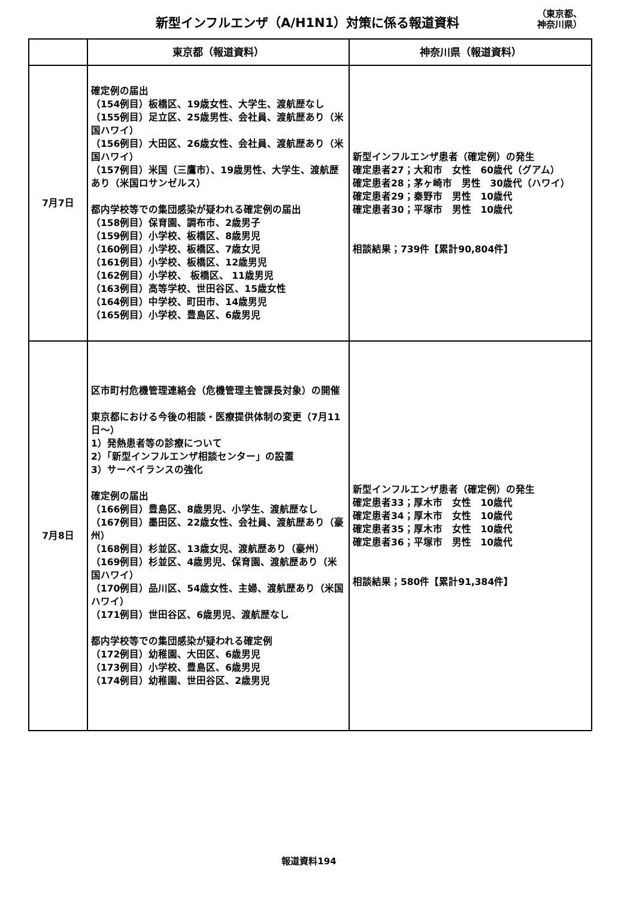新型インフルエンザ（A/H1N1）対策に係る報道資料
（東京都、
神奈川県）
| | 東京都（報道資料） | 神奈川県（報道資料） |
| --- | --- | --- |
| 7月7日 | 確定例の届出 （154例目）板橋区、19歳女性、大学生、渡航歴なし （155例目）足立区、25歳男性、会社員、渡航歴あり（米国ハワイ） （156例目）大田区、26歳女性、会社員、渡航歴あり（米国ハワイ） （157例目）米国（三鷹市）、19歳男性、大学生、渡航歴あり（米国ロサンゼルス） 都内学校等での集団感染が疑われる確定例の届出 （158例目）保育園、調布市、2歳男子 （159例目）小学校、板橋区、8歳男児 （160例目）小学校、板橋区、7歳女児 （161例目）小学校、板橋区、12歳男児 （162例目）小学校、 板橋区、 11歳男児 （163例目）高等学校、世田谷区、15歳女性 （164例目）中学校、町田市、14歳男児 （165例目）小学校、豊島区、6歳男児 | 新型インフルエンザ患者（確定例）の発生 確定患者27；大和市 女性 60歳代（グアム） 確定患者28；茅ヶ崎市 男性 30歳代（ハワイ） 確定患者29；秦野市 男性 10歳代 確定患者30；平塚市 男性 10歳代 相談結果；739件【累計90,804件】 |
| 7月8日 | 区市町村危機管理連絡会（危機管理主管課長対象）の開催 東京都における今後の相談・医療提供体制の変更（7月11日～） 1）発熱患者等の診療について 2）「新型インフルエンザ相談センター」の設置 3）サーベイランスの強化 確定例の届出 （166例目）豊島区、8歳男児、小学生、渡航歴なし （167例目）墨田区、22歳女性、会社員、渡航歴あり（豪州） （168例目）杉並区、13歳女児、渡航歴あり（豪州） （169例目）杉並区、4歳男児、保育園、渡航歴あり（米国ハワイ） （170例目）品川区、54歳女性、主婦、渡航歴あり（米国ハワイ） （171例目）世田谷区、6歳男児、渡航歴なし 都内学校等での集団感染が疑われる確定例 （172例目）幼稚園、大田区、6歳男児 （173例目）小学校、豊島区、6歳男児 （174例目）幼稚園、世田谷区、2歳男児 | 新型インフルエンザ患者（確定例）の発生 確定患者33；厚木市 女性 10歳代 確定患者34；厚木市 女性 10歳代 確定患者35；厚木市 女性 10歳代 確定患者36；平塚市 男性 10歳代 相談結果；580件【累計91,384件】 |
報道資料194